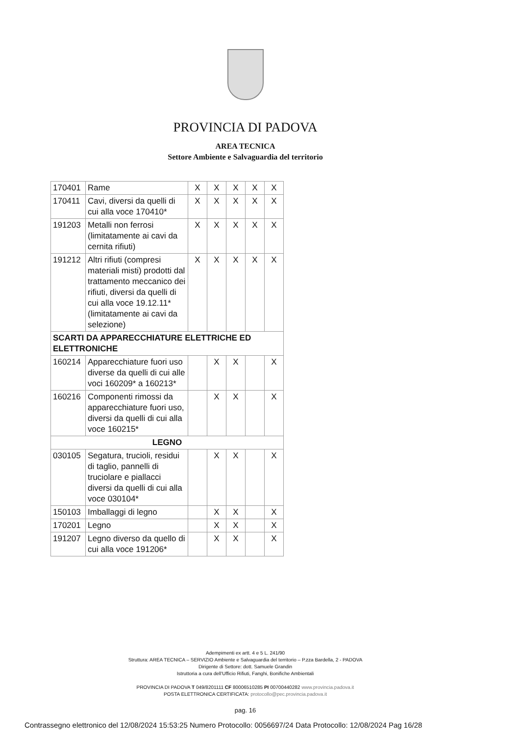PROVINCIA DI PADOVA
AREA TECNICA
Settore Ambiente e Salvaguardia del territorio
| 170401 | Rame | X | X | X | X | X |
| 170411 | Cavi, diversi da quelli di cui alla voce 170410* | X | X | X | X | X |
| 191203 | Metalli non ferrosi (limitatamente ai cavi da cernita rifiuti) | X | X | X | X | X |
| 191212 | Altri rifiuti (compresi materiali misti) prodotti dal trattamento meccanico dei rifiuti, diversi da quelli di cui alla voce 19.12.11* (limitatamente ai cavi da selezione) | X | X | X | X | X |
| SCARTI DA APPARECCHIATURE ELETTRICHE ED ELETTRONICHE | | | | | | |
| 160214 | Apparecchiature fuori uso diverse da quelli di cui alle voci 160209* a 160213* | | X | X | | X |
| 160216 | Componenti rimossi da apparecchiature fuori uso, diversi da quelli di cui alla voce 160215* | | X | X | | X |
| LEGNO | | | | | | |
| 030105 | Segatura, trucioli, residui di taglio, pannelli di truciolare e piallacci diversi da quelli di cui alla voce 030104* | | X | X | | X |
| 150103 | Imballaggi di legno | | X | X | | X |
| 170201 | Legno | | X | X | | X |
| 191207 | Legno diverso da quello di cui alla voce 191206* | | X | X | | X |
Adempimenti ex artt. 4 e 5 L. 241/90
Struttura: AREA TECNICA – SERVIZIO Ambiente e Salvaguardia del territorio – P.zza Bardella, 2 - PADOVA
Dirigente di Settore: dott. Samuele Grandin
Istruttoria a cura dell'Ufficio Rifiuti, Fanghi, Bonifiche Ambientali
PROVINCIA DI PADOVA T 049/8201111 CF 80006510285 PI 00700440282 www.provincia.padova.it
POSTA ELETTRONICA CERTIFICATA: protocollo@pec.provincia.padova.it
pag. 16
Contrassegno elettronico del 12/08/2024 15:53:25 Numero Protocollo: 0056697/24 Data Protocollo: 12/08/2024 Pag 16/28